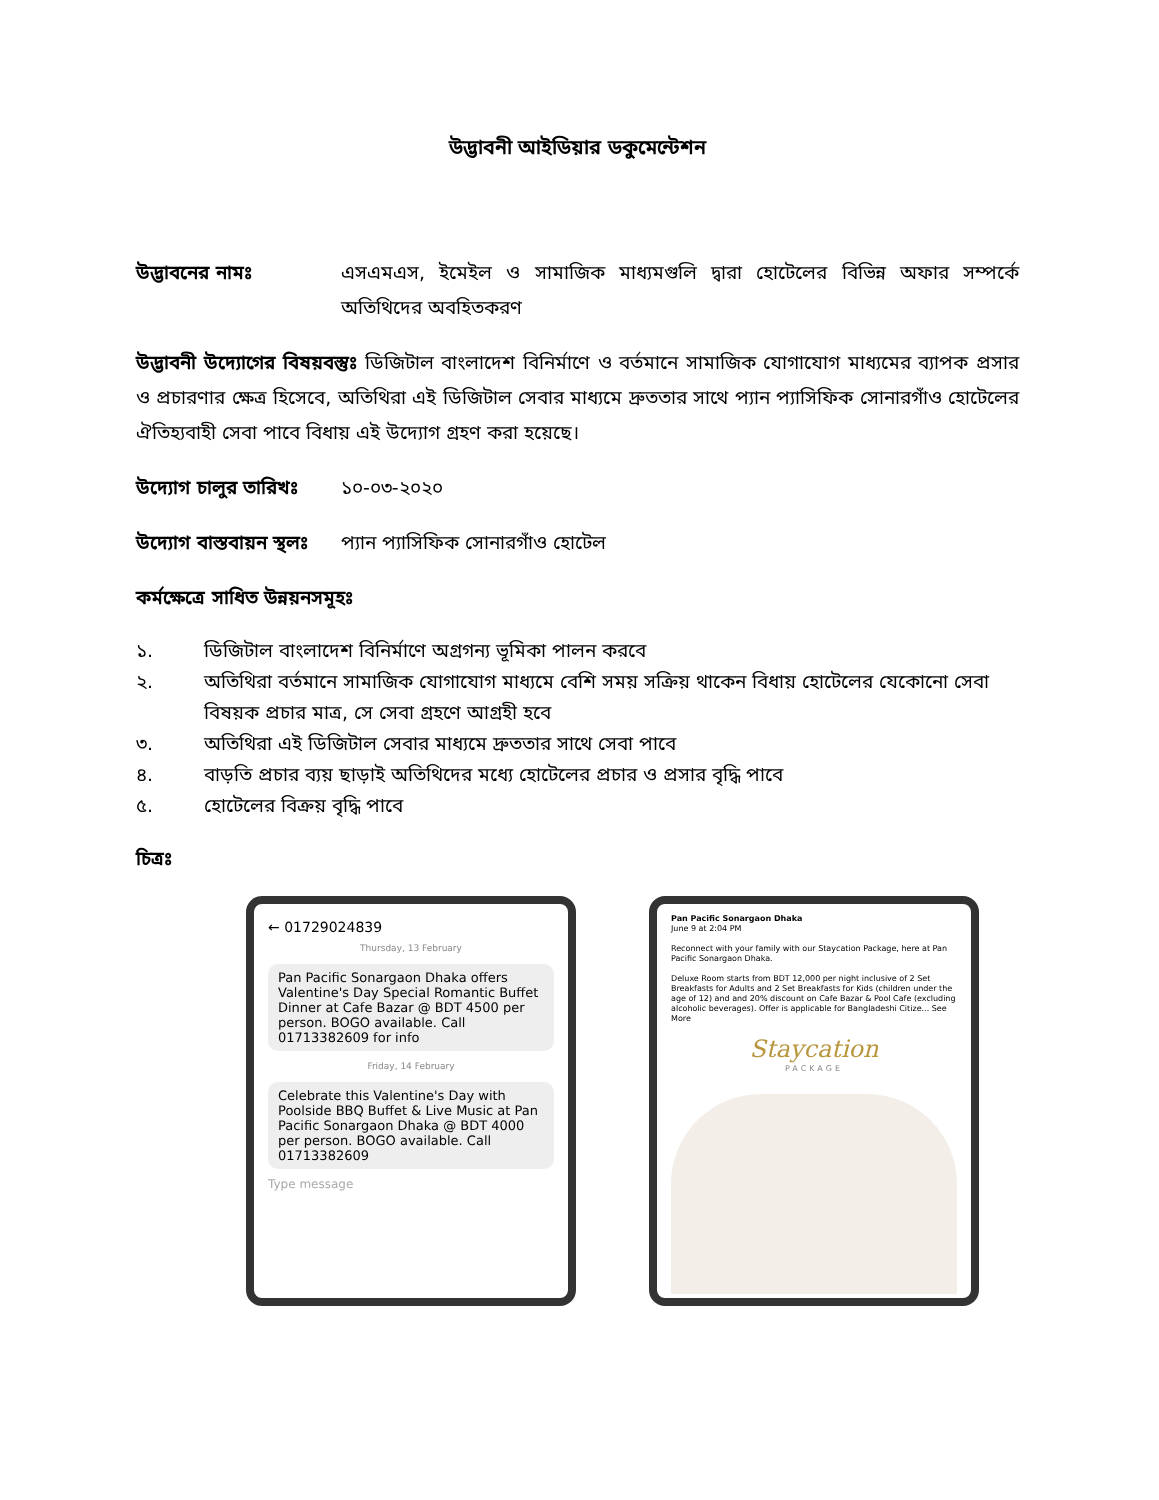উদ্ভাবনী আইডিয়ার ডকুমেন্টেশন
উদ্ভাবনের নামঃ এসএমএস, ইমেইল ও সামাজিক মাধ্যমগুলি দ্বারা হোটেলের বিভিন্ন অফার সম্পর্কে অতিথিদের অবহিতকরণ
উদ্ভাবনী উদ্যোগের বিষয়বস্তুঃ ডিজিটাল বাংলাদেশ বিনির্মাণে ও বর্তমানে সামাজিক যোগাযোগ মাধ্যমের ব্যাপক প্রসার ও প্রচারণার ক্ষেত্র হিসেবে, অতিথিরা এই ডিজিটাল সেবার মাধ্যমে দ্রুততার সাথে প্যান প্যাসিফিক সোনারগাঁও হোটেলের ঐতিহ্যবাহী সেবা পাবে বিধায় এই উদ্যোগ গ্রহণ করা হয়েছে।
উদ্যোগ চালুর তারিখঃ
১০-০৩-২০২০
উদ্যোগ বাস্তবায়ন স্থলঃ
প্যান প্যাসিফিক সোনারগাঁও হোটেল
কর্মক্ষেত্রে সাধিত উন্নয়নসমূহঃ
১. ডিজিটাল বাংলাদেশ বিনির্মাণে অগ্রগন্য ভূমিকা পালন করবে
২. অতিথিরা বর্তমানে সামাজিক যোগাযোগ মাধ্যমে বেশি সময় সক্রিয় থাকেন বিধায় হোটেলের যেকোনো সেবা বিষয়ক প্রচার মাত্র, সে সেবা গ্রহণে আগ্রহী হবে
৩. অতিথিরা এই ডিজিটাল সেবার মাধ্যমে দ্রুততার সাথে সেবা পাবে
৪. বাড়তি প্রচার ব্যয় ছাড়াই অতিথিদের মধ্যে হোটেলের প্রচার ও প্রসার বৃদ্ধি পাবে
৫. হোটেলের বিক্রয় বৃদ্ধি পাবে
চিত্রঃ
← 01729024839
Thursday, 13 February
Pan Pacific Sonargaon Dhaka offers Valentine's Day Special Romantic Buffet Dinner at Cafe Bazar @ BDT 4500 per person. BOGO available. Call 01713382609 for info
Friday, 14 February
Celebrate this Valentine's Day with Poolside BBQ Buffet & Live Music at Pan Pacific Sonargaon Dhaka @ BDT 4000 per person. BOGO available. Call 01713382609
Type message
Pan Pacific Sonargaon Dhaka
June 9 at 2:04 PM
Reconnect with your family with our Staycation Package, here at Pan Pacific Sonargaon Dhaka.
Deluxe Room starts from BDT 12,000 per night inclusive of 2 Set Breakfasts for Adults and 2 Set Breakfasts for Kids (children under the age of 12) and and 20% discount on Cafe Bazar & Pool Cafe (excluding alcoholic beverages). Offer is applicable for Bangladeshi Citize... See More
Staycation
PACKAGE